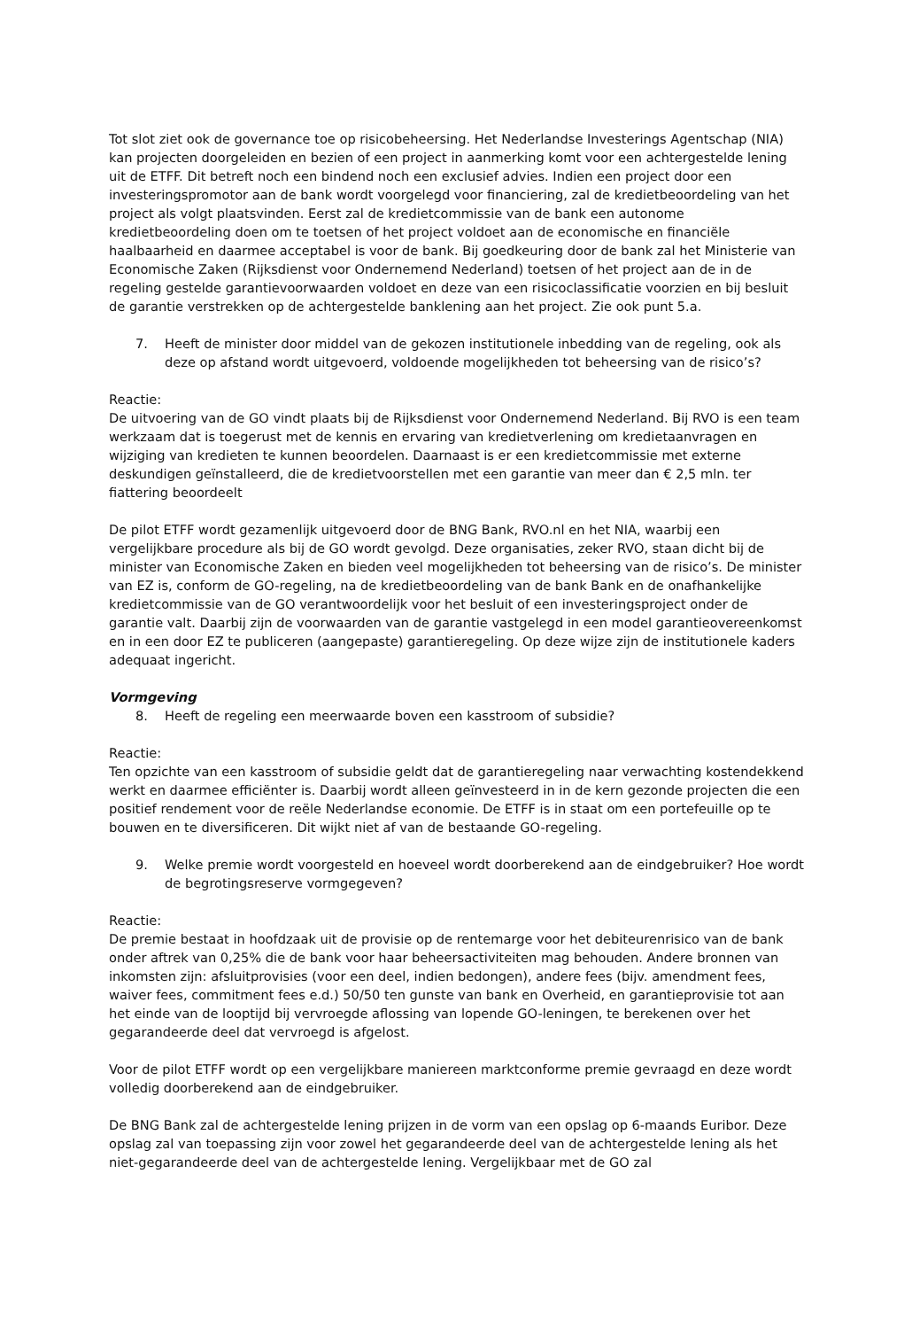Tot slot ziet ook de governance toe op risicobeheersing. Het Nederlandse Investerings Agentschap (NIA) kan projecten doorgeleiden en bezien of een project in aanmerking komt voor een achtergestelde lening uit de ETFF. Dit betreft noch een bindend noch een exclusief advies. Indien een project door een investeringspromotor aan de bank wordt voorgelegd voor financiering, zal de kredietbeoordeling van het project als volgt plaatsvinden. Eerst zal de kredietcommissie van de bank een autonome kredietbeoordeling doen om te toetsen of het project voldoet aan de economische en financiële haalbaarheid en daarmee acceptabel is voor de bank. Bij goedkeuring door de bank zal het Ministerie van Economische Zaken (Rijksdienst voor Ondernemend Nederland) toetsen of het project aan de in de regeling gestelde garantievoorwaarden voldoet en deze van een risicoclassificatie voorzien en bij besluit de garantie verstrekken op de achtergestelde banklening aan het project. Zie ook punt 5.a.
7. Heeft de minister door middel van de gekozen institutionele inbedding van de regeling, ook als deze op afstand wordt uitgevoerd, voldoende mogelijkheden tot beheersing van de risico’s?
Reactie:
De uitvoering van de GO vindt plaats bij de Rijksdienst voor Ondernemend Nederland. Bij RVO is een team werkzaam dat is toegerust met de kennis en ervaring van kredietverlening om kredietaanvragen en wijziging van kredieten te kunnen beoordelen. Daarnaast is er een kredietcommissie met externe deskundigen geïnstalleerd, die de kredietvoorstellen met een garantie van meer dan € 2,5 mln. ter fiattering beoordeelt
De pilot ETFF wordt gezamenlijk uitgevoerd door de BNG Bank, RVO.nl en het NIA, waarbij een vergelijkbare procedure als bij de GO wordt gevolgd. Deze organisaties, zeker RVO, staan dicht bij de minister van Economische Zaken en bieden veel mogelijkheden tot beheersing van de risico’s. De minister van EZ is, conform de GO-regeling, na de kredietbeoordeling van de bank Bank en de onafhankelijke kredietcommissie van de GO verantwoordelijk voor het besluit of een investeringsproject onder de garantie valt. Daarbij zijn de voorwaarden van de garantie vastgelegd in een model garantieovereenkomst en in een door EZ te publiceren (aangepaste) garantieregeling. Op deze wijze zijn de institutionele kaders adequaat ingericht.
Vormgeving
8. Heeft de regeling een meerwaarde boven een kasstroom of subsidie?
Reactie:
Ten opzichte van een kasstroom of subsidie geldt dat de garantieregeling naar verwachting kostendekkend werkt en daarmee efficiënter is. Daarbij wordt alleen geïnvesteerd in in de kern gezonde projecten die een positief rendement voor de reële Nederlandse economie. De ETFF is in staat om een portefeuille op te bouwen en te diversificeren. Dit wijkt niet af van de bestaande GO-regeling.
9. Welke premie wordt voorgesteld en hoeveel wordt doorberekend aan de eindgebruiker? Hoe wordt de begrotingsreserve vormgegeven?
Reactie:
De premie bestaat in hoofdzaak uit de provisie op de rentemarge voor het debiteurenrisico van de bank onder aftrek van 0,25% die de bank voor haar beheersactiviteiten mag behouden. Andere bronnen van inkomsten zijn: afsluitprovisies (voor een deel, indien bedongen), andere fees (bijv. amendment fees, waiver fees, commitment fees e.d.) 50/50 ten gunste van bank en Overheid, en garantieprovisie tot aan het einde van de looptijd bij vervroegde aflossing van lopende GO-leningen, te berekenen over het gegarandeerde deel dat vervroegd is afgelost.
Voor de pilot ETFF wordt op een vergelijkbare maniereen marktconforme premie gevraagd en deze wordt volledig doorberekend aan de eindgebruiker.
De BNG Bank zal de achtergestelde lening prijzen in de vorm van een opslag op 6-maands Euribor. Deze opslag zal van toepassing zijn voor zowel het gegarandeerde deel van de achtergestelde lening als het niet-gegarandeerde deel van de achtergestelde lening. Vergelijkbaar met de GO zal